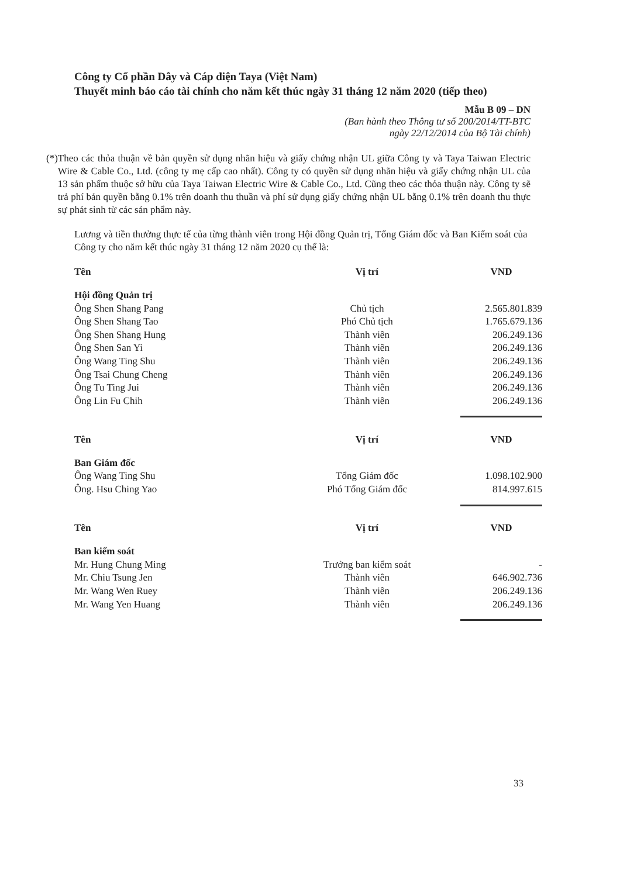Công ty Cổ phần Dây và Cáp điện Taya (Việt Nam)
Thuyết minh báo cáo tài chính cho năm kết thúc ngày 31 tháng 12 năm 2020 (tiếp theo)
Mẫu B 09 – DN
(Ban hành theo Thông tư số 200/2014/TT-BTC
ngày 22/12/2014 của Bộ Tài chính)
(*) Theo các thỏa thuận về bản quyền sử dụng nhãn hiệu và giấy chứng nhận UL giữa Công ty và Taya Taiwan Electric Wire & Cable Co., Ltd. (công ty mẹ cấp cao nhất). Công ty có quyền sử dụng nhãn hiệu và giấy chứng nhận UL của 13 sản phẩm thuộc sở hữu của Taya Taiwan Electric Wire & Cable Co., Ltd. Cũng theo các thỏa thuận này. Công ty sẽ trả phí bản quyền bằng 0.1% trên doanh thu thuần và phí sử dụng giấy chứng nhận UL bằng 0.1% trên doanh thu thực sự phát sinh từ các sản phẩm này.
Lương và tiền thưởng thực tế của từng thành viên trong Hội đồng Quản trị, Tổng Giám đốc và Ban Kiểm soát của Công ty cho năm kết thúc ngày 31 tháng 12 năm 2020 cụ thể là:
| Tên | Vị trí | VND |
| --- | --- | --- |
| Hội đồng Quản trị | | |
| Ông Shen Shang Pang | Chủ tịch | 2.565.801.839 |
| Ông Shen Shang Tao | Phó Chủ tịch | 1.765.679.136 |
| Ông Shen Shang Hung | Thành viên | 206.249.136 |
| Ông Shen San Yi | Thành viên | 206.249.136 |
| Ông Wang Ting Shu | Thành viên | 206.249.136 |
| Ông Tsai Chung Cheng | Thành viên | 206.249.136 |
| Ông Tu Ting Jui | Thành viên | 206.249.136 |
| Ông Lin Fu Chih | Thành viên | 206.249.136 |
| Tên | Vị trí | VND |
| Ban Giám đốc | | |
| Ông Wang Ting Shu | Tổng Giám đốc | 1.098.102.900 |
| Ông. Hsu Ching Yao | Phó Tổng Giám đốc | 814.997.615 |
| Tên | Vị trí | VND |
| Ban kiểm soát | | |
| Mr. Hung Chung Ming | Trưởng ban kiểm soát | - |
| Mr. Chiu Tsung Jen | Thành viên | 646.902.736 |
| Mr. Wang Wen Ruey | Thành viên | 206.249.136 |
| Mr. Wang Yen Huang | Thành viên | 206.249.136 |
33